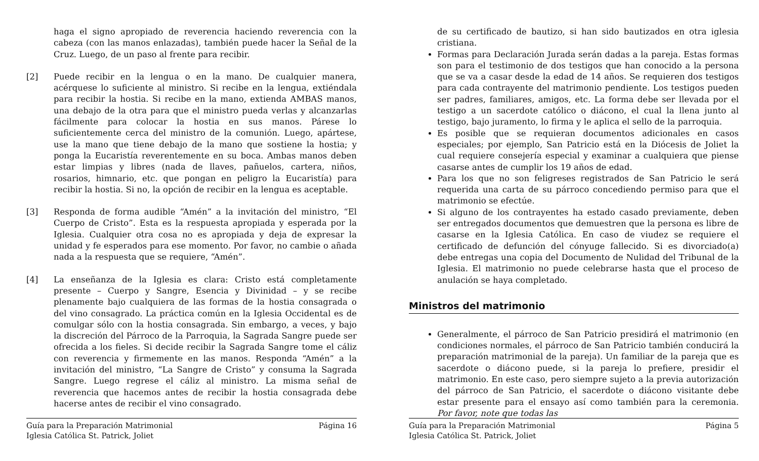haga el signo apropiado de reverencia haciendo reverencia con la cabeza (con las manos enlazadas), también puede hacer la Señal de la Cruz. Luego, de un paso al frente para recibir.
[2] Puede recibir en la lengua o en la mano. De cualquier manera, acérquese lo suficiente al ministro. Si recibe en la lengua, extiéndala para recibir la hostia. Si recibe en la mano, extienda AMBAS manos, una debajo de la otra para que el ministro pueda verlas y alcanzarlas fácilmente para colocar la hostia en sus manos. Párese lo suficientemente cerca del ministro de la comunión. Luego, apártese, use la mano que tiene debajo de la mano que sostiene la hostia; y ponga la Eucaristía reverentemente en su boca. Ambas manos deben estar limpias y libres (nada de llaves, pañuelos, cartera, niños, rosarios, himnario, etc. que pongan en peligro la Eucaristía) para recibir la hostia. Si no, la opción de recibir en la lengua es aceptable.
[3] Responda de forma audible “Amén” a la invitación del ministro, “El Cuerpo de Cristo”. Esta es la respuesta apropiada y esperada por la Iglesia. Cualquier otra cosa no es apropiada y deja de expresar la unidad y fe esperados para ese momento. Por favor, no cambie o añada nada a la respuesta que se requiere, “Amén”.
[4] La enseñanza de la Iglesia es clara: Cristo está completamente presente – Cuerpo y Sangre, Esencia y Divinidad – y se recibe plenamente bajo cualquiera de las formas de la hostia consagrada o del vino consagrado. La práctica común en la Iglesia Occidental es de comulgar sólo con la hostia consagrada. Sin embargo, a veces, y bajo la discreción del Párroco de la Parroquia, la Sagrada Sangre puede ser ofrecida a los fieles. Si decide recibir la Sagrada Sangre tome el cáliz con reverencia y firmemente en las manos. Responda “Amén” a la invitación del ministro, “La Sangre de Cristo” y consuma la Sagrada Sangre. Luego regrese el cáliz al ministro. La misma señal de reverencia que hacemos antes de recibir la hostia consagrada debe hacerse antes de recibir el vino consagrado.
Guía para la Preparación Matrimonial
Iglesia Católica St. Patrick, Joliet
Página 16
de su certificado de bautizo, si han sido bautizados en otra iglesia cristiana.
Formas para Declaración Jurada serán dadas a la pareja. Estas formas son para el testimonio de dos testigos que han conocido a la persona que se va a casar desde la edad de 14 años. Se requieren dos testigos para cada contrayente del matrimonio pendiente. Los testigos pueden ser padres, familiares, amigos, etc. La forma debe ser llevada por el testigo a un sacerdote católico o diácono, el cual la llena junto al testigo, bajo juramento, lo firma y le aplica el sello de la parroquia.
Es posible que se requieran documentos adicionales en casos especiales; por ejemplo, San Patricio está en la Diócesis de Joliet la cual requiere consejería especial y examinar a cualquiera que piense casarse antes de cumplir los 19 años de edad.
Para los que no son feligreses registrados de San Patricio le será requerida una carta de su párroco concediendo permiso para que el matrimonio se efectúe.
Si alguno de los contrayentes ha estado casado previamente, deben ser entregados documentos que demuestren que la persona es libre de casarse en la Iglesia Católica. En caso de viudez se requiere el certificado de defunción del cónyuge fallecido. Si es divorciado(a) debe entregas una copia del Documento de Nulidad del Tribunal de la Iglesia. El matrimonio no puede celebrarse hasta que el proceso de anulación se haya completado.
Ministros del matrimonio
Generalmente, el párroco de San Patricio presidirá el matrimonio (en condiciones normales, el párroco de San Patricio también conducirá la preparación matrimonial de la pareja). Un familiar de la pareja que es sacerdote o diácono puede, si la pareja lo prefiere, presidir el matrimonio. En este caso, pero siempre sujeto a la previa autorización del párroco de San Patricio, el sacerdote o diácono visitante debe estar presente para el ensayo así como también para la ceremonia. Por favor, note que todas las
Guía para la Preparación Matrimonial
Iglesia Católica St. Patrick, Joliet
Página 5